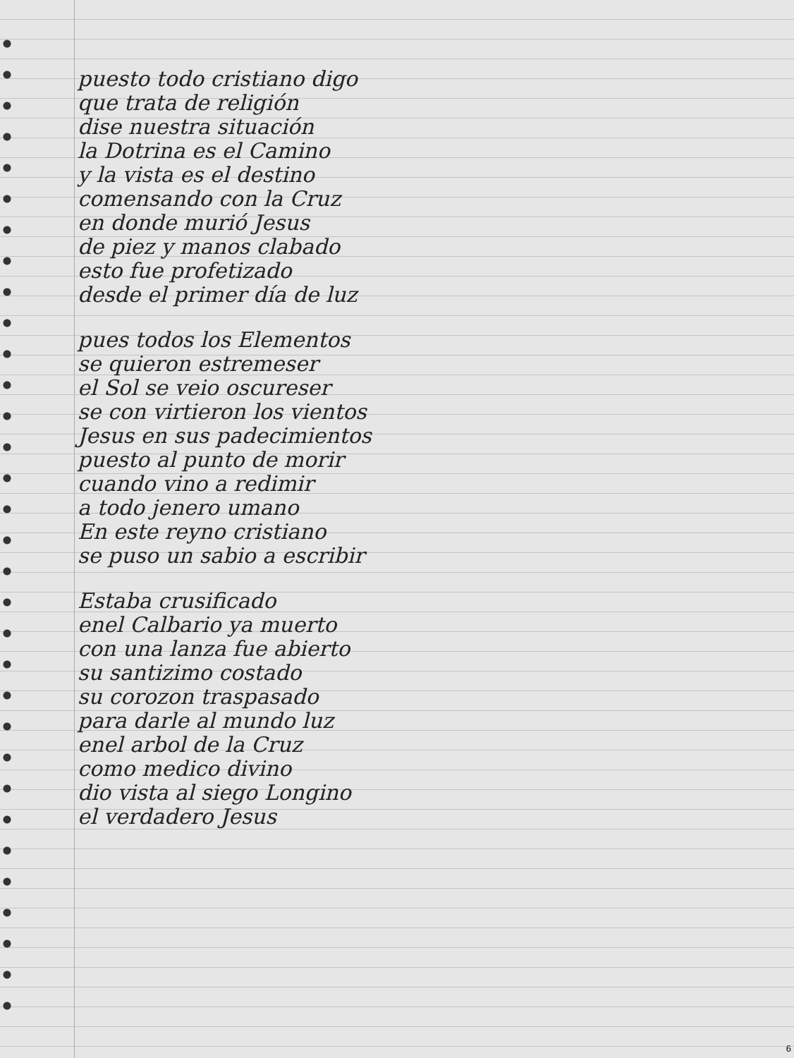puesto todo cristiano digo
que trata de religión
dise nuestra situación
la Dotrina es el Camino
y la vista es el destino
comensando con la Cruz
en donde murió Jesus
de piez y manos clabado
esto fue profetizado
desde el primer día de luz
pues todos los Elementos
se quieron estremeser
el Sol se veio oscureser
se con virtieron los vientos
Jesus en sus padecimientos
puesto al punto de morir
cuando vino a redimir
a todo jenero umano
En este reyno cristiano
se puso un sabio a escribir
Estaba crusificado
enel Calbario ya muerto
con una lanza fue abierto
su santizimo costado
su corozon traspasado
para darle al mundo luz
enel arbol de la Cruz
como medico divino
dio vista al siego Longino
el verdadero Jesus
6